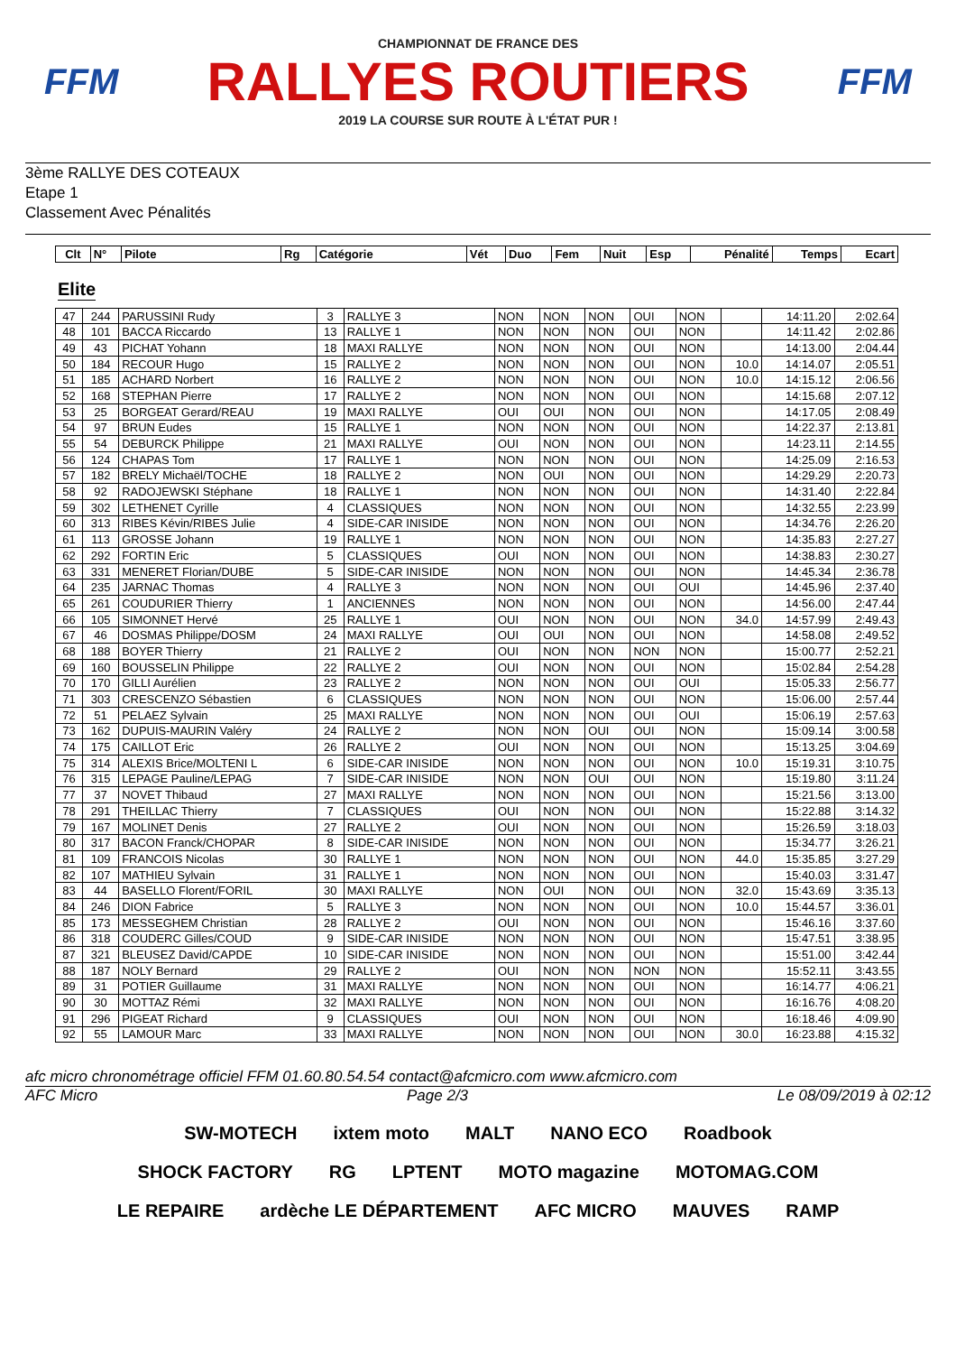FFM
CHAMPIONNAT DE FRANCE DES
RALLYES ROUTIERS
2019 LA COURSE SUR ROUTE À L'ÉTAT PUR !
FFM
3ème RALLYE DES COTEAUX
Etape 1
Classement Avec Pénalités
| Clt | N° | Pilote | Rg | Catégorie | Vét | Duo | Fem | Nuit | Esp | Pénalité | Temps | Ecart |
| --- | --- | --- | --- | --- | --- | --- | --- | --- | --- | --- | --- | --- |
Elite
| 47 | 244 | PARUSSINI Rudy | 3 | RALLYE 3 | NON | NON | NON | OUI | NON | | 14:11.20 | 2:02.64 |
| 48 | 101 | BACCA Riccardo | 13 | RALLYE 1 | NON | NON | NON | OUI | NON | | 14:11.42 | 2:02.86 |
| 49 | 43 | PICHAT Yohann | 18 | MAXI RALLYE | NON | NON | NON | OUI | NON | | 14:13.00 | 2:04.44 |
| 50 | 184 | RECOUR Hugo | 15 | RALLYE 2 | NON | NON | NON | OUI | NON | 10.0 | 14:14.07 | 2:05.51 |
| 51 | 185 | ACHARD Norbert | 16 | RALLYE 2 | NON | NON | NON | OUI | NON | 10.0 | 14:15.12 | 2:06.56 |
| 52 | 168 | STEPHAN Pierre | 17 | RALLYE 2 | NON | NON | NON | OUI | NON | | 14:15.68 | 2:07.12 |
| 53 | 25 | BORGEAT Gerard/REAU | 19 | MAXI RALLYE | OUI | OUI | NON | OUI | NON | | 14:17.05 | 2:08.49 |
| 54 | 97 | BRUN Eudes | 15 | RALLYE 1 | NON | NON | NON | OUI | NON | | 14:22.37 | 2:13.81 |
| 55 | 54 | DEBURCK Philippe | 21 | MAXI RALLYE | OUI | NON | NON | OUI | NON | | 14:23.11 | 2:14.55 |
| 56 | 124 | CHAPAS Tom | 17 | RALLYE 1 | NON | NON | NON | OUI | NON | | 14:25.09 | 2:16.53 |
| 57 | 182 | BRELY Michaël/TOCHE | 18 | RALLYE 2 | NON | OUI | NON | OUI | NON | | 14:29.29 | 2:20.73 |
| 58 | 92 | RADOJEWSKI Stéphane | 18 | RALLYE 1 | NON | NON | NON | OUI | NON | | 14:31.40 | 2:22.84 |
| 59 | 302 | LETHENET Cyrille | 4 | CLASSIQUES | NON | NON | NON | OUI | NON | | 14:32.55 | 2:23.99 |
| 60 | 313 | RIBES Kévin/RIBES Julie | 4 | SIDE-CAR INISIDE | NON | NON | NON | OUI | NON | | 14:34.76 | 2:26.20 |
| 61 | 113 | GROSSE Johann | 19 | RALLYE 1 | NON | NON | NON | OUI | NON | | 14:35.83 | 2:27.27 |
| 62 | 292 | FORTIN Eric | 5 | CLASSIQUES | OUI | NON | NON | OUI | NON | | 14:38.83 | 2:30.27 |
| 63 | 331 | MENERET Florian/DUBE | 5 | SIDE-CAR INISIDE | NON | NON | NON | OUI | NON | | 14:45.34 | 2:36.78 |
| 64 | 235 | JARNAC Thomas | 4 | RALLYE 3 | NON | NON | NON | OUI | OUI | | 14:45.96 | 2:37.40 |
| 65 | 261 | COUDURIER Thierry | 1 | ANCIENNES | NON | NON | NON | OUI | NON | | 14:56.00 | 2:47.44 |
| 66 | 105 | SIMONNET Hervé | 25 | RALLYE 1 | OUI | NON | NON | OUI | NON | 34.0 | 14:57.99 | 2:49.43 |
| 67 | 46 | DOSMAS Philippe/DOSM | 24 | MAXI RALLYE | OUI | OUI | NON | OUI | NON | | 14:58.08 | 2:49.52 |
| 68 | 188 | BOYER Thierry | 21 | RALLYE 2 | OUI | NON | NON | NON | NON | | 15:00.77 | 2:52.21 |
| 69 | 160 | BOUSSELIN Philippe | 22 | RALLYE 2 | OUI | NON | NON | OUI | NON | | 15:02.84 | 2:54.28 |
| 70 | 170 | GILLI Aurélien | 23 | RALLYE 2 | NON | NON | NON | OUI | OUI | | 15:05.33 | 2:56.77 |
| 71 | 303 | CRESCENZO Sébastien | 6 | CLASSIQUES | NON | NON | NON | OUI | NON | | 15:06.00 | 2:57.44 |
| 72 | 51 | PELAEZ Sylvain | 25 | MAXI RALLYE | NON | NON | NON | OUI | OUI | | 15:06.19 | 2:57.63 |
| 73 | 162 | DUPUIS-MAURIN Valéry | 24 | RALLYE 2 | NON | NON | OUI | OUI | NON | | 15:09.14 | 3:00.58 |
| 74 | 175 | CAILLOT Eric | 26 | RALLYE 2 | OUI | NON | NON | OUI | NON | | 15:13.25 | 3:04.69 |
| 75 | 314 | ALEXIS Brice/MOLTENI L | 6 | SIDE-CAR INISIDE | NON | NON | NON | OUI | NON | 10.0 | 15:19.31 | 3:10.75 |
| 76 | 315 | LEPAGE Pauline/LEPAG | 7 | SIDE-CAR INISIDE | NON | NON | OUI | OUI | NON | | 15:19.80 | 3:11.24 |
| 77 | 37 | NOVET Thibaud | 27 | MAXI RALLYE | NON | NON | NON | OUI | NON | | 15:21.56 | 3:13.00 |
| 78 | 291 | THEILLAC Thierry | 7 | CLASSIQUES | OUI | NON | NON | OUI | NON | | 15:22.88 | 3:14.32 |
| 79 | 167 | MOLINET Denis | 27 | RALLYE 2 | OUI | NON | NON | OUI | NON | | 15:26.59 | 3:18.03 |
| 80 | 317 | BACON Franck/CHOPAR | 8 | SIDE-CAR INISIDE | NON | NON | NON | OUI | NON | | 15:34.77 | 3:26.21 |
| 81 | 109 | FRANCOIS Nicolas | 30 | RALLYE 1 | NON | NON | NON | OUI | NON | 44.0 | 15:35.85 | 3:27.29 |
| 82 | 107 | MATHIEU Sylvain | 31 | RALLYE 1 | NON | NON | NON | OUI | NON | | 15:40.03 | 3:31.47 |
| 83 | 44 | BASELLO Florent/FORIL | 30 | MAXI RALLYE | NON | OUI | NON | OUI | NON | 32.0 | 15:43.69 | 3:35.13 |
| 84 | 246 | DION Fabrice | 5 | RALLYE 3 | NON | NON | NON | OUI | NON | 10.0 | 15:44.57 | 3:36.01 |
| 85 | 173 | MESSEGHEM Christian | 28 | RALLYE 2 | OUI | NON | NON | OUI | NON | | 15:46.16 | 3:37.60 |
| 86 | 318 | COUDERC Gilles/COUD | 9 | SIDE-CAR INISIDE | NON | NON | NON | OUI | NON | | 15:47.51 | 3:38.95 |
| 87 | 321 | BLEUSEZ David/CAPDE | 10 | SIDE-CAR INISIDE | NON | NON | NON | OUI | NON | | 15:51.00 | 3:42.44 |
| 88 | 187 | NOLY Bernard | 29 | RALLYE 2 | OUI | NON | NON | NON | NON | | 15:52.11 | 3:43.55 |
| 89 | 31 | POTIER Guillaume | 31 | MAXI RALLYE | NON | NON | NON | OUI | NON | | 16:14.77 | 4:06.21 |
| 90 | 30 | MOTTAZ Rémi | 32 | MAXI RALLYE | NON | NON | NON | OUI | NON | | 16:16.76 | 4:08.20 |
| 91 | 296 | PIGEAT Richard | 9 | CLASSIQUES | OUI | NON | NON | OUI | NON | | 16:18.46 | 4:09.90 |
| 92 | 55 | LAMOUR Marc | 33 | MAXI RALLYE | NON | NON | NON | OUI | NON | 30.0 | 16:23.88 | 4:15.32 |
afc micro chronométrage officiel FFM 01.60.80.54.54 contact@afcmicro.com www.afcmicro.com
AFC Micro Page 2/3 Le 08/09/2019 à 02:12
SW-MOTECH ixtem moto MALT NANO ECO Roadbook SHOCK FACTORY RG LPTENT MOTO magazine MOTOMAG.COM LE REPAIRE ardèche LE DÉPARTEMENT AFC MICRO MAUVES RAMP